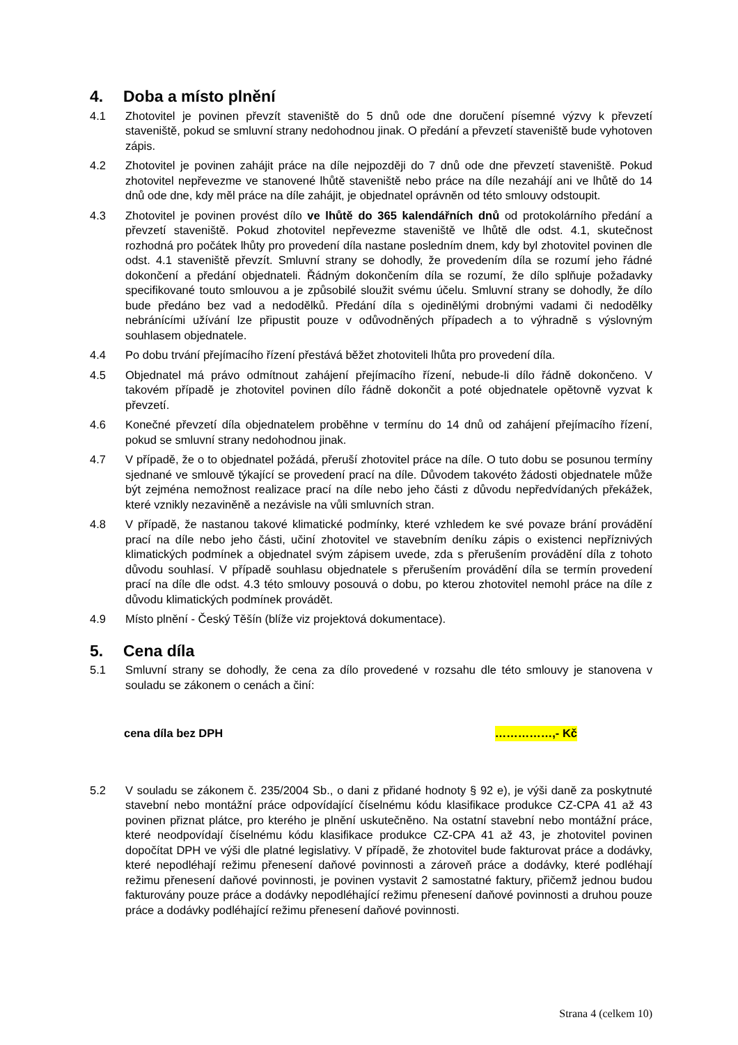4. Doba a místo plnění
4.1 Zhotovitel je povinen převzít staveniště do 5 dnů ode dne doručení písemné výzvy k převzetí staveniště, pokud se smluvní strany nedohodnou jinak. O předání a převzetí staveniště bude vyhotoven zápis.
4.2 Zhotovitel je povinen zahájit práce na díle nejpozději do 7 dnů ode dne převzetí staveniště. Pokud zhotovitel nepřevezme ve stanovené lhůtě staveniště nebo práce na díle nezahájí ani ve lhůtě do 14 dnů ode dne, kdy měl práce na díle zahájit, je objednatel oprávněn od této smlouvy odstoupit.
4.3 Zhotovitel je povinen provést dílo ve lhůtě do 365 kalendářních dnů od protokolárního předání a převzetí staveniště. Pokud zhotovitel nepřevezme staveniště ve lhůtě dle odst. 4.1, skutečnost rozhodná pro počátek lhůty pro provedení díla nastane posledním dnem, kdy byl zhotovitel povinen dle odst. 4.1 staveniště převzít. Smluvní strany se dohodly, že provedením díla se rozumí jeho řádné dokončení a předání objednateli. Řádným dokončením díla se rozumí, že dílo splňuje požadavky specifikované touto smlouvou a je způsobilé sloužit svému účelu. Smluvní strany se dohodly, že dílo bude předáno bez vad a nedodělků. Předání díla s ojedinělými drobnými vadami či nedodělky nebránícími užívání lze připustit pouze v odůvodněných případech a to výhradně s výslovným souhlasem objednatele.
4.4 Po dobu trvání přejímacího řízení přestává běžet zhotoviteli lhůta pro provedení díla.
4.5 Objednatel má právo odmítnout zahájení přejímacího řízení, nebude-li dílo řádně dokončeno. V takovém případě je zhotovitel povinen dílo řádně dokončit a poté objednatele opětovně vyzvat k převzetí.
4.6 Konečné převzetí díla objednatelem proběhne v termínu do 14 dnů od zahájení přejímacího řízení, pokud se smluvní strany nedohodnou jinak.
4.7 V případě, že o to objednatel požádá, přeruší zhotovitel práce na díle. O tuto dobu se posunou termíny sjednané ve smlouvě týkající se provedení prací na díle. Důvodem takovéto žádosti objednatele může být zejména nemožnost realizace prací na díle nebo jeho části z důvodu nepředvídaných překážek, které vznikly nezaviněně a nezávisle na vůli smluvních stran.
4.8 V případě, že nastanou takové klimatické podmínky, které vzhledem ke své povaze brání provádění prací na díle nebo jeho části, učiní zhotovitel ve stavebním deníku zápis o existenci nepříznivých klimatických podmínek a objednatel svým zápisem uvede, zda s přerušením provádění díla z tohoto důvodu souhlasí. V případě souhlasu objednatele s přerušením provádění díla se termín provedení prací na díle dle odst. 4.3 této smlouvy posouvá o dobu, po kterou zhotovitel nemohl práce na díle z důvodu klimatických podmínek provádět.
4.9 Místo plnění - Český Těšín (blíže viz projektová dokumentace).
5. Cena díla
5.1 Smluvní strany se dohodly, že cena za dílo provedené v rozsahu dle této smlouvy je stanovena v souladu se zákonem o cenách a činí:
cena díla bez DPH ……………,- Kč
5.2 V souladu se zákonem č. 235/2004 Sb., o dani z přidané hodnoty § 92 e), je výši daně za poskytnuté stavební nebo montážní práce odpovídající číselnému kódu klasifikace produkce CZ-CPA 41 až 43 povinen přiznat plátce, pro kterého je plnění uskutečněno. Na ostatní stavební nebo montážní práce, které neodpovídají číselnému kódu klasifikace produkce CZ-CPA 41 až 43, je zhotovitel povinen dopočítat DPH ve výši dle platné legislativy. V případě, že zhotovitel bude fakturovat práce a dodávky, které nepodléhají režimu přenesení daňové povinnosti a zároveň práce a dodávky, které podléhají režimu přenesení daňové povinnosti, je povinen vystavit 2 samostatné faktury, přičemž jednou budou fakturovány pouze práce a dodávky nepodléhající režimu přenesení daňové povinnosti a druhou pouze práce a dodávky podléhající režimu přenesení daňové povinnosti.
Strana 4 (celkem 10)